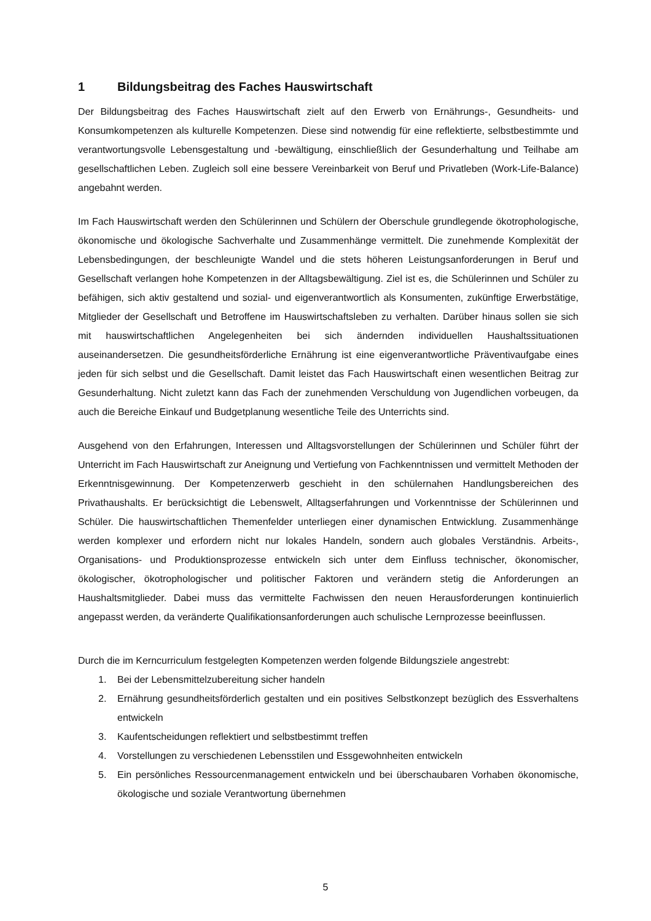1 Bildungsbeitrag des Faches Hauswirtschaft
Der Bildungsbeitrag des Faches Hauswirtschaft zielt auf den Erwerb von Ernährungs-, Gesundheits- und Konsumkompetenzen als kulturelle Kompetenzen. Diese sind notwendig für eine reflektierte, selbstbestimmte und verantwortungsvolle Lebensgestaltung und -bewältigung, einschließlich der Gesunderhaltung und Teilhabe am gesellschaftlichen Leben. Zugleich soll eine bessere Vereinbarkeit von Beruf und Privatleben (Work-Life-Balance) angebahnt werden.
Im Fach Hauswirtschaft werden den Schülerinnen und Schülern der Oberschule grundlegende ökotrophologische, ökonomische und ökologische Sachverhalte und Zusammenhänge vermittelt. Die zunehmende Komplexität der Lebensbedingungen, der beschleunigte Wandel und die stets höheren Leistungsanforderungen in Beruf und Gesellschaft verlangen hohe Kompetenzen in der Alltagsbewältigung. Ziel ist es, die Schülerinnen und Schüler zu befähigen, sich aktiv gestaltend und sozial- und eigenverantwortlich als Konsumenten, zukünftige Erwerbstätige, Mitglieder der Gesellschaft und Betroffene im Hauswirtschaftsleben zu verhalten. Darüber hinaus sollen sie sich mit hauswirtschaftlichen Angelegenheiten bei sich ändernden individuellen Haushaltssituationen auseinandersetzen. Die gesundheitsförderliche Ernährung ist eine eigenverantwortliche Präventivaufgabe eines jeden für sich selbst und die Gesellschaft. Damit leistet das Fach Hauswirtschaft einen wesentlichen Beitrag zur Gesunderhaltung. Nicht zuletzt kann das Fach der zunehmenden Verschuldung von Jugendlichen vorbeugen, da auch die Bereiche Einkauf und Budgetplanung wesentliche Teile des Unterrichts sind.
Ausgehend von den Erfahrungen, Interessen und Alltagsvorstellungen der Schülerinnen und Schüler führt der Unterricht im Fach Hauswirtschaft zur Aneignung und Vertiefung von Fachkenntnissen und vermittelt Methoden der Erkenntnisgewinnung. Der Kompetenzerwerb geschieht in den schülernahen Handlungsbereichen des Privathaushalts. Er berücksichtigt die Lebenswelt, Alltagserfahrungen und Vorkenntnisse der Schülerinnen und Schüler. Die hauswirtschaftlichen Themenfelder unterliegen einer dynamischen Entwicklung. Zusammenhänge werden komplexer und erfordern nicht nur lokales Handeln, sondern auch globales Verständnis. Arbeits-, Organisations- und Produktionsprozesse entwickeln sich unter dem Einfluss technischer, ökonomischer, ökologischer, ökotrophologischer und politischer Faktoren und verändern stetig die Anforderungen an Haushaltsmitglieder. Dabei muss das vermittelte Fachwissen den neuen Herausforderungen kontinuierlich angepasst werden, da veränderte Qualifikationsanforderungen auch schulische Lernprozesse beeinflussen.
Durch die im Kerncurriculum festgelegten Kompetenzen werden folgende Bildungsziele angestrebt:
1. Bei der Lebensmittelzubereitung sicher handeln
2. Ernährung gesundheitsförderlich gestalten und ein positives Selbstkonzept bezüglich des Essverhaltens entwickeln
3. Kaufentscheidungen reflektiert und selbstbestimmt treffen
4. Vorstellungen zu verschiedenen Lebensstilen und Essgewohnheiten entwickeln
5. Ein persönliches Ressourcenmanagement entwickeln und bei überschaubaren Vorhaben ökonomische, ökologische und soziale Verantwortung übernehmen
5